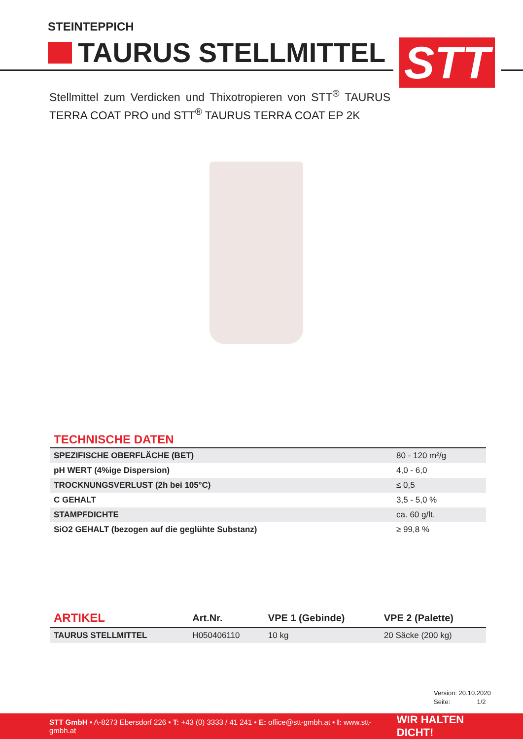STEINTEPPICH
TAURUS STELLMITTEL STT
Stellmittel zum Verdicken und Thixotropieren von STT<sup>®</sup> TAURUS TERRA COAT PRO und STT<sup>®</sup> TAURUS TERRA COAT EP 2K
TECHNISCHE DATEN
| SPEZIFISCHE OBERFLÄCHE (BET) | 80 - 120 m²/g |
| pH WERT (4%ige Dispersion) | 4,0 - 6,0 |
| TROCKNUNGSVERLUST (2h bei 105°C) | ≤ 0,5 |
| C GEHALT | 3,5 - 5,0 % |
| STAMPFDICHTE | ca. 60 g/lt. |
| SiO2 GEHALT (bezogen auf die geglühte Substanz) | ≥ 99,8 % |
| ARTIKEL | Art.Nr. | VPE 1 (Gebinde) | VPE 2 (Palette) |
| --- | --- | --- | --- |
| TAURUS STELLMITTEL | H050406110 | 10 kg | 20 Säcke (200 kg) |
Version: 20.10.2020
Seite: 1/2
STT GmbH ▪ A-8273 Ebersdorf 226 ▪ T: +43 (0) 3333 / 41 241 ▪ E: office@stt-gmbh.at ▪ I: www.stt-gmbh.at WIR HALTEN DICHT!